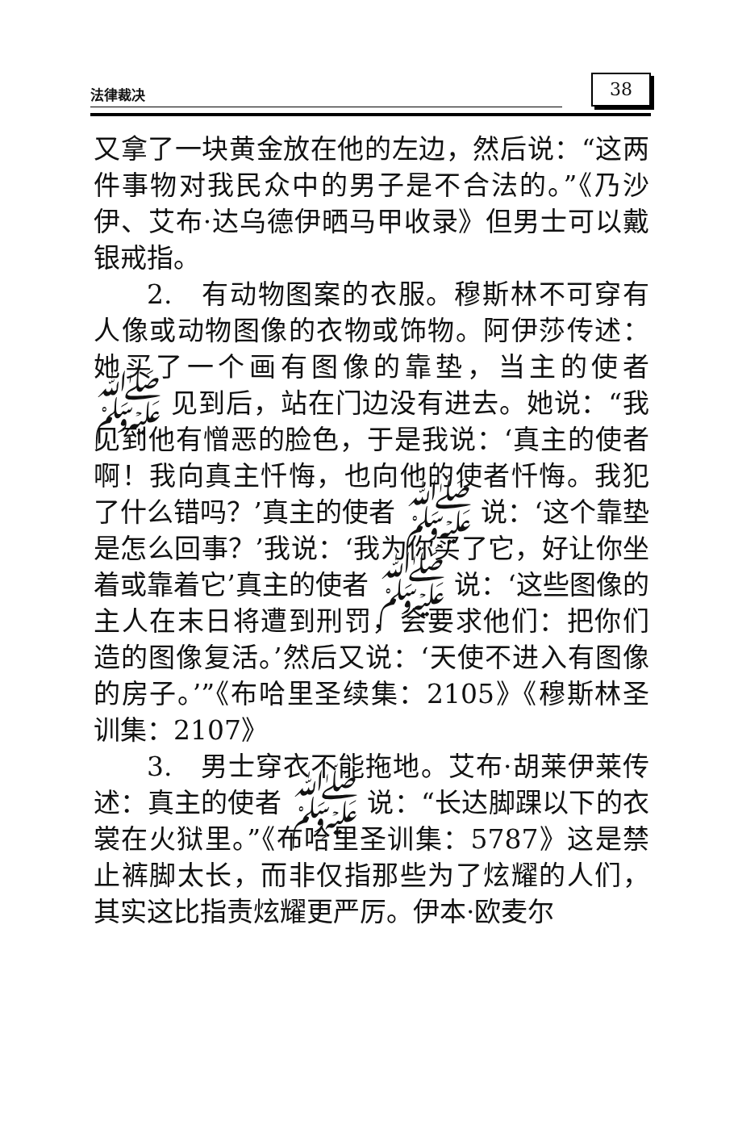法律裁决 38
又拿了一块黄金放在他的左边，然后说：“这两件事物对我民众中的男子是不合法的。”《乃沙伊、艾布·达乌德伊晒马甲收录》但男士可以戴银戒指。
2.　有动物图案的衣服。穆斯林不可穿有人像或动物图像的衣物或饰物。阿伊莎传述：她买了一个画有图像的靠垫，当主的使者 ﷺ 见到后，站在门边没有进去。她说：“我见到他有憎恶的脸色，于是我说：‘真主的使者啊！我向真主忏悔，也向他的使者忏悔。我犯了什么错吗？’真主的使者 ﷺ 说：‘这个靠垫是怎么回事？’我说：‘我为你买了它，好让你坐着或靠着它’真主的使者 ﷺ 说：‘这些图像的主人在末日将遭到刑罚，会要求他们：把你们造的图像复活。’然后又说：‘天使不进入有图像的房子。’”《布哈里圣续集：2105》《穆斯林圣训集：2107》
3.　男士穿衣不能拖地。艾布·胡莱伊莱传述：真主的使者 ﷺ 说：“长达脚踝以下的衣裳在火狱里。”《布哈里圣训集：5787》这是禁止裤脚太长，而非仅指那些为了炫耀的人们，其实这比指责炫耀更严厉。伊本·欧麦尔